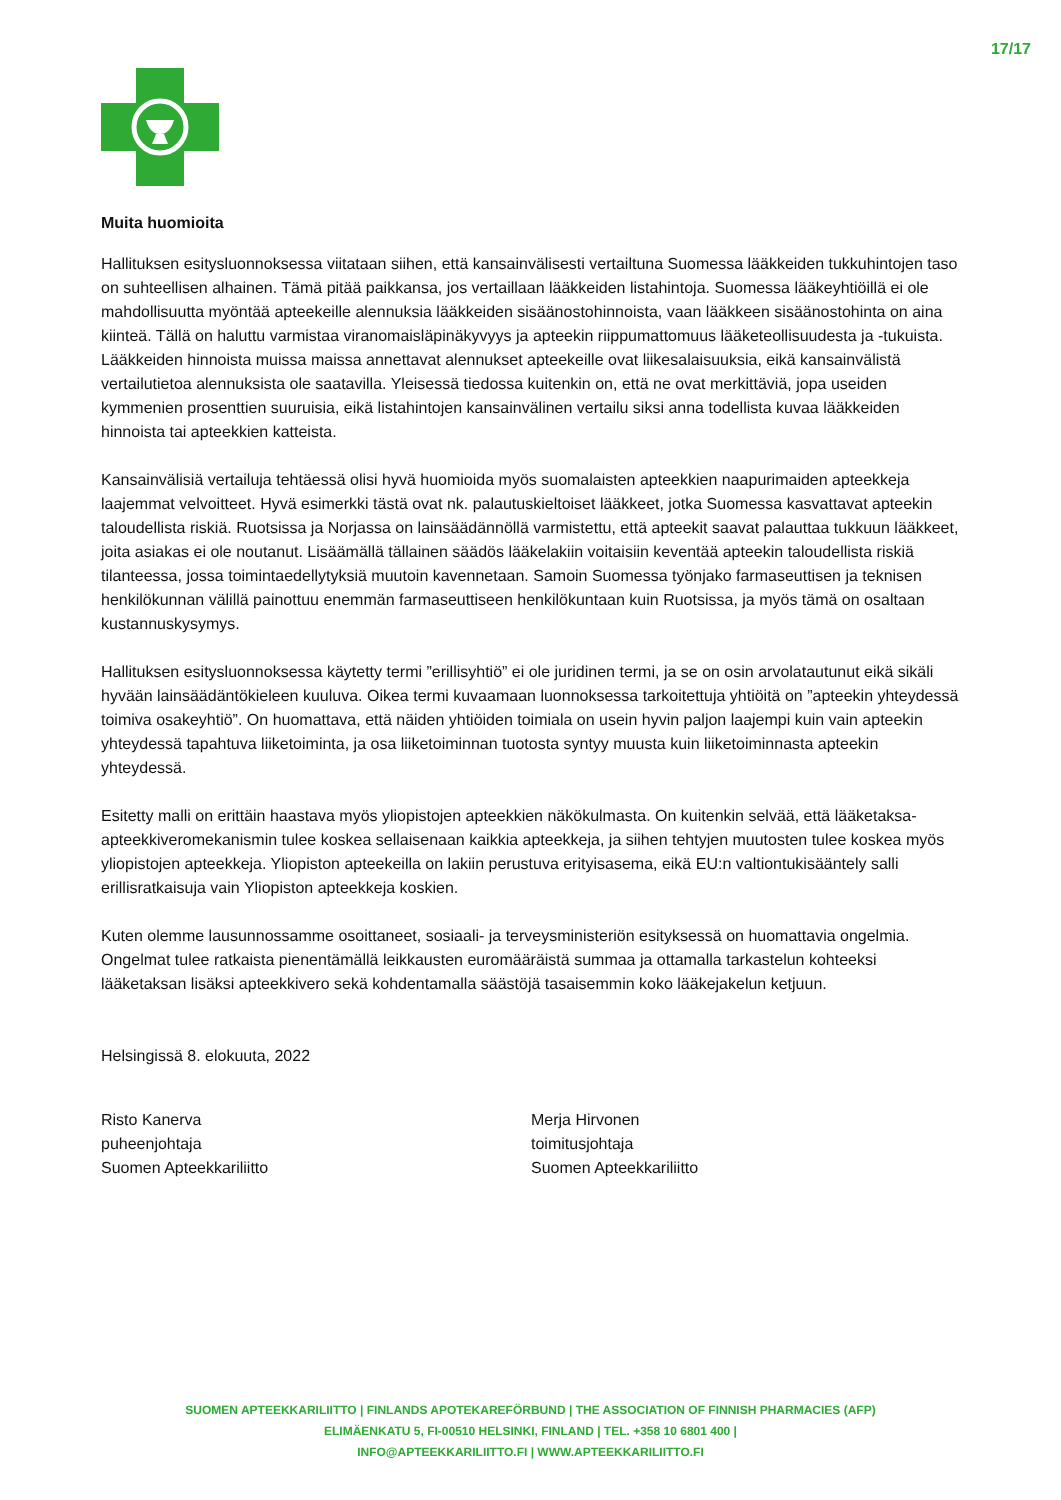17/17
Muita huomioita
Hallituksen esitysluonnoksessa viitataan siihen, että kansainvälisesti vertailtuna Suomessa lääkkeiden tukkuhintojen taso on suhteellisen alhainen. Tämä pitää paikkansa, jos vertaillaan lääkkeiden listahintoja. Suomessa lääkeyhtiöillä ei ole mahdollisuutta myöntää apteekeille alennuksia lääkkeiden sisäänostohinnoista, vaan lääkkeen sisäänostohinta on aina kiinteä. Tällä on haluttu varmistaa viranomaisläpinäkyvyys ja apteekin riippumattomuus lääketeollisuudesta ja -tukuista. Lääkkeiden hinnoista muissa maissa annettavat alennukset apteekeille ovat liikesalaisuuksia, eikä kansainvälistä vertailutietoa alennuksista ole saatavilla. Yleisessä tiedossa kuitenkin on, että ne ovat merkittäviä, jopa useiden kymmenien prosenttien suuruisia, eikä listahintojen kansainvälinen vertailu siksi anna todellista kuvaa lääkkeiden hinnoista tai apteekkien katteista.
Kansainvälisiä vertailuja tehtäessä olisi hyvä huomioida myös suomalaisten apteekkien naapurimaiden apteekkeja laajemmat velvoitteet. Hyvä esimerkki tästä ovat nk. palautuskieltoiset lääkkeet, jotka Suomessa kasvattavat apteekin taloudellista riskiä. Ruotsissa ja Norjassa on lainsäädännöllä varmistettu, että apteekit saavat palauttaa tukkuun lääkkeet, joita asiakas ei ole noutanut. Lisäämällä tällainen säädös lääkelakiin voitaisiin keventää apteekin taloudellista riskiä tilanteessa, jossa toimintaedellytyksiä muutoin kavennetaan. Samoin Suomessa työnjako farmaseuttisen ja teknisen henkilökunnan välillä painottuu enemmän farmaseuttiseen henkilökuntaan kuin Ruotsissa, ja myös tämä on osaltaan kustannuskysymys.
Hallituksen esitysluonnoksessa käytetty termi ”erillisyhtiö” ei ole juridinen termi, ja se on osin arvolatautunut eikä sikäli hyvään lainsäädäntökieleen kuuluva. Oikea termi kuvaamaan luonnoksessa tarkoitettuja yhtiöitä on ”apteekin yhteydessä toimiva osakeyhtiö”. On huomattava, että näiden yhtiöiden toimiala on usein hyvin paljon laajempi kuin vain apteekin yhteydessä tapahtuva liiketoiminta, ja osa liiketoiminnan tuotosta syntyy muusta kuin liiketoiminnasta apteekin yhteydessä.
Esitetty malli on erittäin haastava myös yliopistojen apteekkien näkökulmasta. On kuitenkin selvää, että lääketaksa-apteekkiveromekanismin tulee koskea sellaisenaan kaikkia apteekkeja, ja siihen tehtyjen muutosten tulee koskea myös yliopistojen apteekkeja. Yliopiston apteekeilla on lakiin perustuva erityisasema, eikä EU:n valtiontukisääntely salli erillisratkaisuja vain Yliopiston apteekkeja koskien.
Kuten olemme lausunnossamme osoittaneet, sosiaali- ja terveysministeriön esityksessä on huomattavia ongelmia. Ongelmat tulee ratkaista pienentämällä leikkausten euromääräistä summaa ja ottamalla tarkastelun kohteeksi lääketaksan lisäksi apteekkivero sekä kohdentamalla säästöjä tasaisemmin koko lääkejakelun ketjuun.
Helsingissä 8. elokuuta, 2022
Risto Kanerva
puheenjohtaja
Suomen Apteekkariliitto
Merja Hirvonen
toimitusjohtaja
Suomen Apteekkariliitto
SUOMEN APTEEKKARILIITTO | FINLANDS APOTEKAREFÖRBUND | THE ASSOCIATION OF FINNISH PHARMACIES (AFP)
ELIMÄENKATU 5, FI-00510 HELSINKI, FINLAND | TEL. +358 10 6801 400 |
INFO@APTEEKKARILIITTO.FI | WWW.APTEEKKARILIITTO.FI